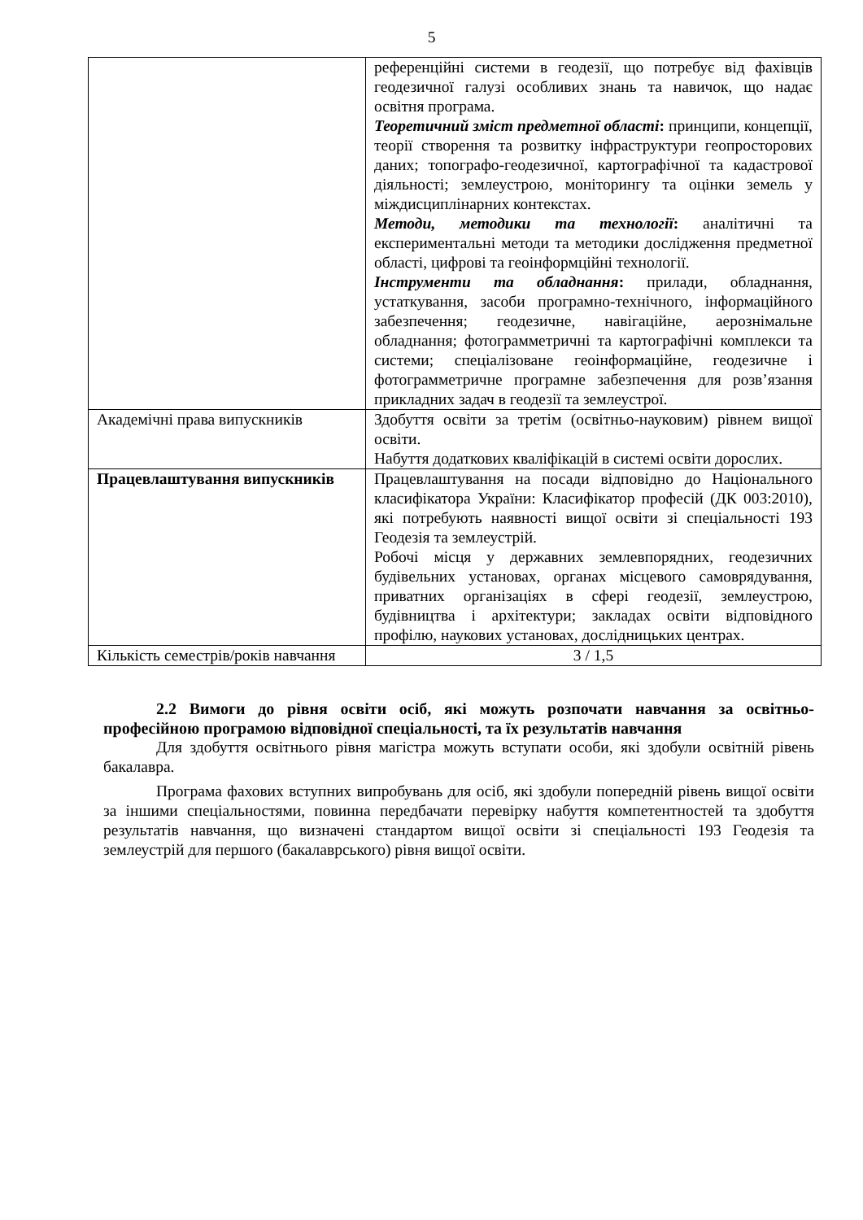5
| | референційні системи в геодезії, що потребує від фахівців геодезичної галузі особливих знань та навичок, що надає освітня програма. Теоретичний зміст предметної області : принципи, концепції, теорії створення та розвитку інфраструктури геопросторових даних; топографо-геодезичної, картографічної та кадастрової діяльності; землеустрою, моніторингу та оцінки земель у міждисциплінарних контекстах. Методи, методики та технології : аналітичні та експериментальні методи та методики дослідження предметної області, цифрові та геоінформційні технології. Інструменти та обладнання : прилади, обладнання, устаткування, засоби програмно-технічного, інформаційного забезпечення; геодезичне, навігаційне, аерознімальне обладнання; фотограмметричні та картографічні комплекси та системи; спеціалізоване геоінформаційне, геодезичне і фотограмметричне програмне забезпечення для розв’язання прикладних задач в геодезії та землеустрої. |
| Академічні права випускників | Здобуття освіти за третім (освітньо-науковим) рівнем вищої освіти. Набуття додаткових кваліфікацій в системі освіти дорослих. |
| Працевлаштування випускників | Працевлаштування на посади відповідно до Національного класифікатора України: Класифікатор професій (ДК 003:2010), які потребують наявності вищої освіти зі спеціальності 193 Геодезія та землеустрій. Робочі місця у державних землевпорядних, геодезичних будівельних установах, органах місцевого самоврядування, приватних організаціях в сфері геодезії, землеустрою, будівництва і архітектури; закладах освіти відповідного профілю, наукових установах, дослідницьких центрах. |
| Кількість семестрів/років навчання | 3 / 1,5 |
2.2 Вимоги до рівня освіти осіб, які можуть розпочати навчання за освітньо-професійною програмою відповідної спеціальності, та їх результатів навчання
Для здобуття освітнього рівня магістра можуть вступати особи, які здобули освітній рівень бакалавра.
Програма фахових вступних випробувань для осіб, які здобули попередній рівень вищої освіти за іншими спеціальностями, повинна передбачати перевірку набуття компетентностей та здобуття результатів навчання, що визначені стандартом вищої освіти зі спеціальності 193 Геодезія та землеустрій для першого (бакалаврського) рівня вищої освіти.